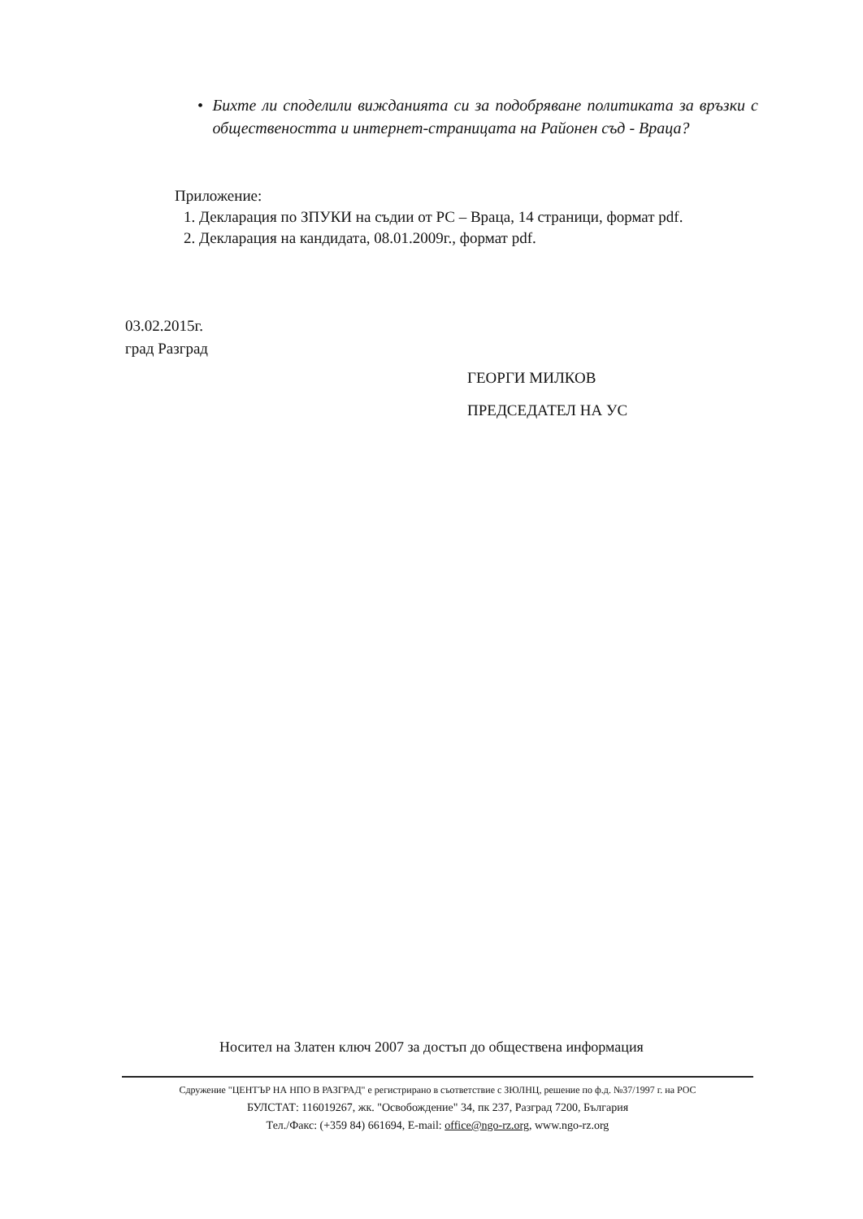• Бихте ли споделили вижданията си за подобряване политиката за връзки с обществеността и интернет-страницата на Районен съд - Враца?
Приложение:
1. Декларация по ЗПУКИ на съдии от РС – Враца, 14 страници, формат pdf.
2. Декларация на кандидата, 08.01.2009г., формат pdf.
03.02.2015г.
град Разград
ГЕОРГИ МИЛКОВ
ПРЕДСЕДАТЕЛ НА УС
Носител на Златен ключ 2007 за достъп до обществена информация
Сдружение "ЦЕНТЪР НА НПО В РАЗГРАД" е регистрирано в съответствие с ЗЮЛНЦ, решение по ф.д. №37/1997 г. на РОС
БУЛСТАТ: 116019267, жк. "Освобождение" 34, пк 237, Разград 7200, България
Тел./Факс: (+359 84) 661694, E-mail: office@ngo-rz.org, www.ngo-rz.org